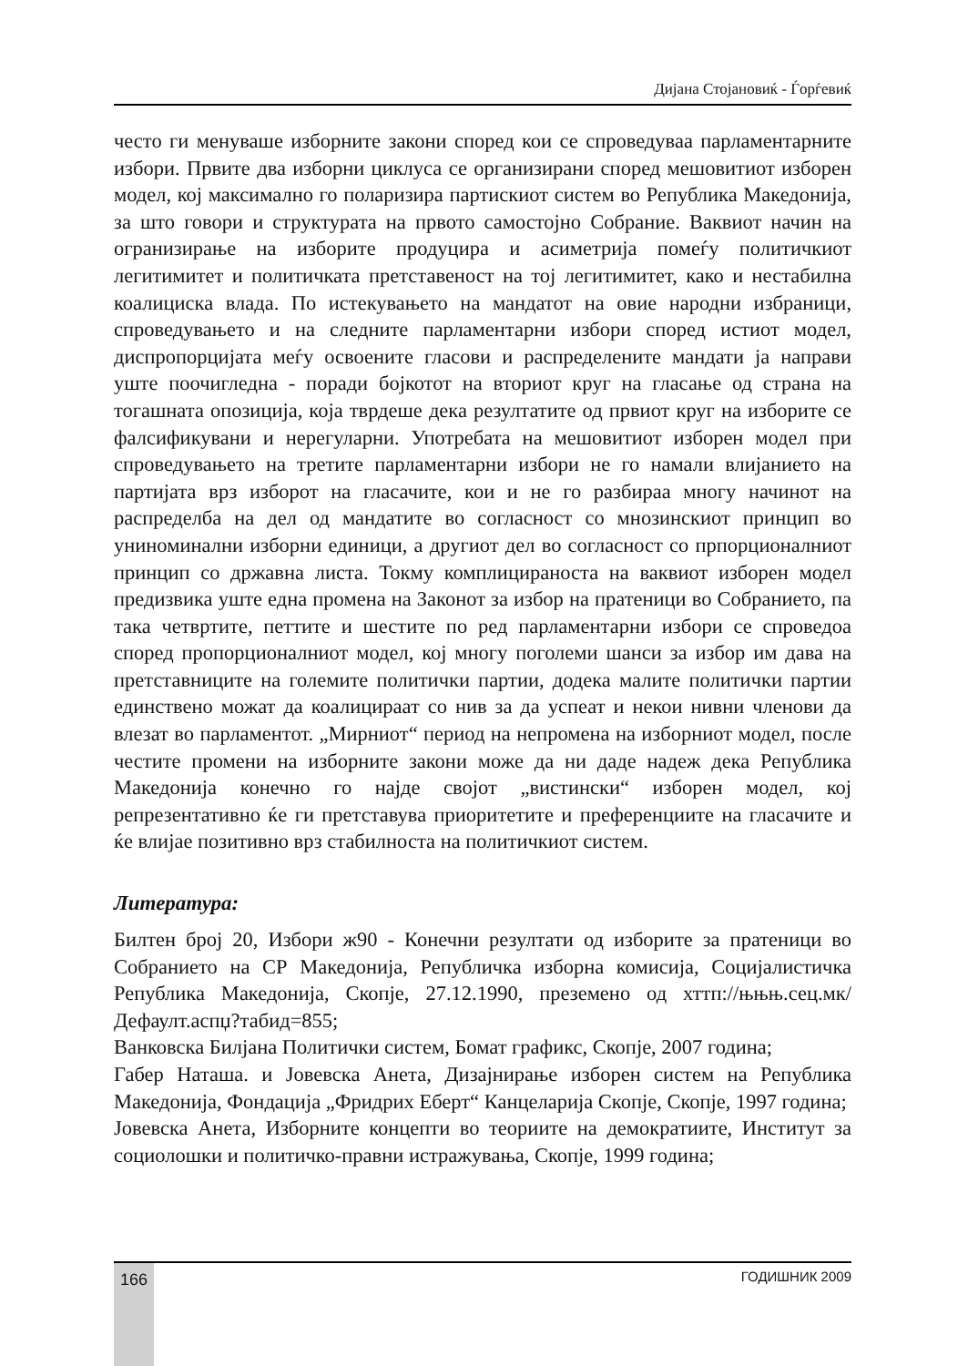Дијана Стојановиќ - Ѓорѓевиќ
често ги менуваше изборните закони според кои се спроведуваа парламентарните избори. Првите два изборни циклуса се организирани според мешовитиот изборен модел, кој максимално го поларизира партискиот систем во Република Македонија, за што говори и структурата на првото самостојно Собрание. Ваквиот начин на огранизирање на изборите продуцира и асиметрија помеѓу политичкиот легитимитет и политичката претставеност на тој легитимитет, како и нестабилна коалициска влада. По истекувањето на мандатот на овие народни избраници, спроведувањето и на следните парламентарни избори според истиот модел, диспропорцијата меѓу освоените гласови и распределените мандати ја направи уште поочигледна - поради бојкотот на вториот круг на гласање од страна на тогашната опозиција, која тврдеше дека резултатите од првиот круг на изборите се фалсификувани и нерегуларни. Употребата на мешовитиот изборен модел при спроведувањето на третите парламентарни избори не го намали влијанието на партијата врз изборот на гласачите, кои и не го разбираа многу начинот на распределба на дел од мандатите во согласност со мнозинскиот принцип во униноминални изборни единици, а другиот дел во согласност со прпорционалниот принцип со државна листа. Токму комплицираноста на ваквиот изборен модел предизвика уште една промена на Законот за избор на пратеници во Собранието, па така четвртите, петтите и шестите по ред парламентарни избори се спроведоа според пропорционалниот модел, кој многу поголеми шанси за избор им дава на претставниците на големите политички партии, додека малите политички партии единствено можат да коалицираат со нив за да успеат и некои нивни членови да влезат во парламентот. „Мирниот“ период на непромена на изборниот модел, после честите промени на изборните закони може да ни даде надеж дека Република Македонија конечно го најде својот „вистински“ изборен модел, кој репрезентативно ќе ги претставува приоритетите и преференциите на гласачите и ќе влијае позитивно врз стабилноста на политичкиот систем.
Литература:
Билтен број 20, Избори ж90 - Конечни резултати од изборите за пратеници во Собранието на СР Македонија, Републичка изборна комисија, Социјалистичка Република Македонија, Скопје, 27.12.1990, преземено од хттп://њњњ.сец.мк/Дефаулт.аспџ?табид=855;
Ванковска Билјана Политички систем, Бомат графикс, Скопје, 2007 година;
Габер Наташа. и Јовевска Анета, Дизајнирање изборен систем на Република Македонија, Фондација „Фридрих Еберт“ Канцеларија Скопје, Скопје, 1997 година;
Јовевска Анета, Изборните концепти во теориите на демократиите, Институт за социолошки и политичко-правни истражувања, Скопје, 1999 година;
166
ГОДИШНИК 2009